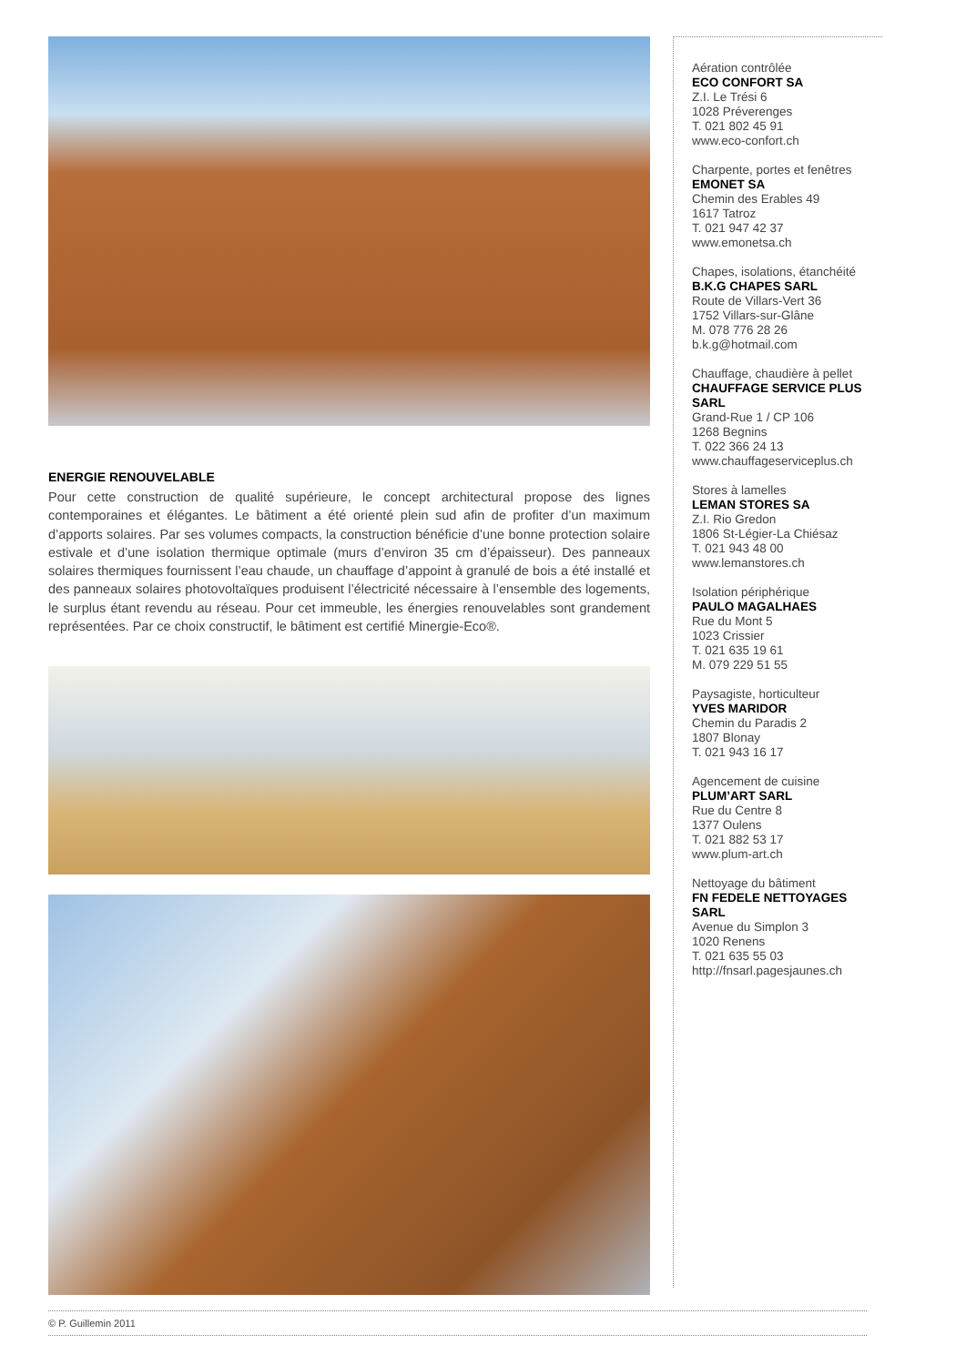ENERGIE RENOUVELABLE
Pour cette construction de qualité supérieure, le concept architectural propose des lignes contemporaines et élégantes. Le bâtiment a été orienté plein sud afin de profiter d’un maximum d’apports solaires. Par ses volumes compacts, la construction bénéficie d’une bonne protection solaire estivale et d’une isolation thermique optimale (murs d’environ 35 cm d’épaisseur). Des panneaux solaires thermiques fournissent l’eau chaude, un chauffage d’appoint à granulé de bois a été installé et des panneaux solaires photovoltaïques produisent l’électricité nécessaire à l’ensemble des logements, le surplus étant revendu au réseau. Pour cet immeuble, les énergies renouvelables sont grandement représentées. Par ce choix constructif, le bâtiment est certifié Minergie-Eco®.
Aération contrôlée
ECO CONFORT SA
Z.I. Le Trési 6
1028 Préverenges
T. 021 802 45 91
www.eco-confort.ch
Charpente, portes et fenêtres
EMONET SA
Chemin des Erables 49
1617 Tatroz
T. 021 947 42 37
www.emonetsa.ch
Chapes, isolations, étanchéité
B.K.G CHAPES SARL
Route de Villars-Vert 36
1752 Villars-sur-Glâne
M. 078 776 28 26
b.k.g@hotmail.com
Chauffage, chaudière à pellet
CHAUFFAGE SERVICE PLUS SARL
Grand-Rue 1 / CP 106
1268 Begnins
T. 022 366 24 13
www.chauffageserviceplus.ch
Stores à lamelles
LEMAN STORES SA
Z.I. Rio Gredon
1806 St-Légier-La Chiésaz
T. 021 943 48 00
www.lemanstores.ch
Isolation périphérique
PAULO MAGALHAES
Rue du Mont 5
1023 Crissier
T. 021 635 19 61
M. 079 229 51 55
Paysagiste, horticulteur
YVES MARIDOR
Chemin du Paradis 2
1807 Blonay
T. 021 943 16 17
Agencement de cuisine
PLUM’ART SARL
Rue du Centre 8
1377 Oulens
T. 021 882 53 17
www.plum-art.ch
Nettoyage du bâtiment
FN FEDELE NETTOYAGES SARL
Avenue du Simplon 3
1020 Renens
T. 021 635 55 03
http://fnsarl.pagesjaunes.ch
© P. Guillemin 2011